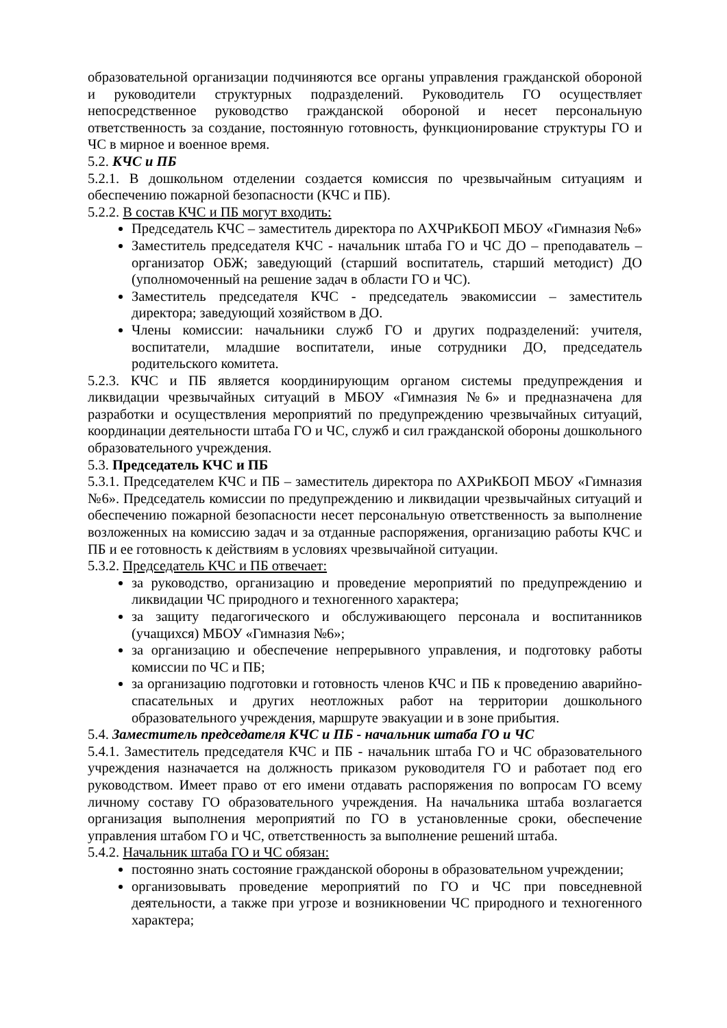образовательной организации подчиняются все органы управления гражданской обороной и руководители структурных подразделений. Руководитель ГО осуществляет непосредственное руководство гражданской обороной и несет персональную ответственность за создание, постоянную готовность, функционирование структуры ГО и ЧС в мирное и военное время.
5.2. КЧС и ПБ
5.2.1. В дошкольном отделении создается комиссия по чрезвычайным ситуациям и обеспечению пожарной безопасности (КЧС и ПБ).
5.2.2. В состав КЧС и ПБ могут входить:
Председатель КЧС – заместитель директора по АХЧРиКБОП МБОУ «Гимназия №6»
Заместитель председателя КЧС - начальник штаба ГО и ЧС ДО – преподаватель – организатор ОБЖ; заведующий (старший воспитатель, старший методист) ДО (уполномоченный на решение задач в области ГО и ЧС).
Заместитель председателя КЧС - председатель эвакомиссии – заместитель директора; заведующий хозяйством в ДО.
Члены комиссии: начальники служб ГО и других подразделений: учителя, воспитатели, младшие воспитатели, иные сотрудники ДО, председатель родительского комитета.
5.2.3. КЧС и ПБ является координирующим органом системы предупреждения и ликвидации чрезвычайных ситуаций в МБОУ «Гимназия №6» и предназначена для разработки и осуществления мероприятий по предупреждению чрезвычайных ситуаций, координации деятельности штаба ГО и ЧС, служб и сил гражданской обороны дошкольного образовательного учреждения.
5.3. Председатель КЧС и ПБ
5.3.1. Председателем КЧС и ПБ – заместитель директора по АХРиКБОП МБОУ «Гимназия №6». Председатель комиссии по предупреждению и ликвидации чрезвычайных ситуаций и обеспечению пожарной безопасности несет персональную ответственность за выполнение возложенных на комиссию задач и за отданные распоряжения, организацию работы КЧС и ПБ и ее готовность к действиям в условиях чрезвычайной ситуации.
5.3.2. Председатель КЧС и ПБ отвечает:
за руководство, организацию и проведение мероприятий по предупреждению и ликвидации ЧС природного и техногенного характера;
за защиту педагогического и обслуживающего персонала и воспитанников (учащихся) МБОУ «Гимназия №6»;
за организацию и обеспечение непрерывного управления, и подготовку работы комиссии по ЧС и ПБ;
за организацию подготовки и готовность членов КЧС и ПБ к проведению аварийно-спасательных и других неотложных работ на территории дошкольного образовательного учреждения, маршруте эвакуации и в зоне прибытия.
5.4. Заместитель председателя КЧС и ПБ - начальник штаба ГО и ЧС
5.4.1. Заместитель председателя КЧС и ПБ - начальник штаба ГО и ЧС образовательного учреждения назначается на должность приказом руководителя ГО и работает под его руководством. Имеет право от его имени отдавать распоряжения по вопросам ГО всему личному составу ГО образовательного учреждения. На начальника штаба возлагается организация выполнения мероприятий по ГО в установленные сроки, обеспечение управления штабом ГО и ЧС, ответственность за выполнение решений штаба.
5.4.2. Начальник штаба ГО и ЧС обязан:
постоянно знать состояние гражданской обороны в образовательном учреждении;
организовывать проведение мероприятий по ГО и ЧС при повседневной деятельности, а также при угрозе и возникновении ЧС природного и техногенного характера;